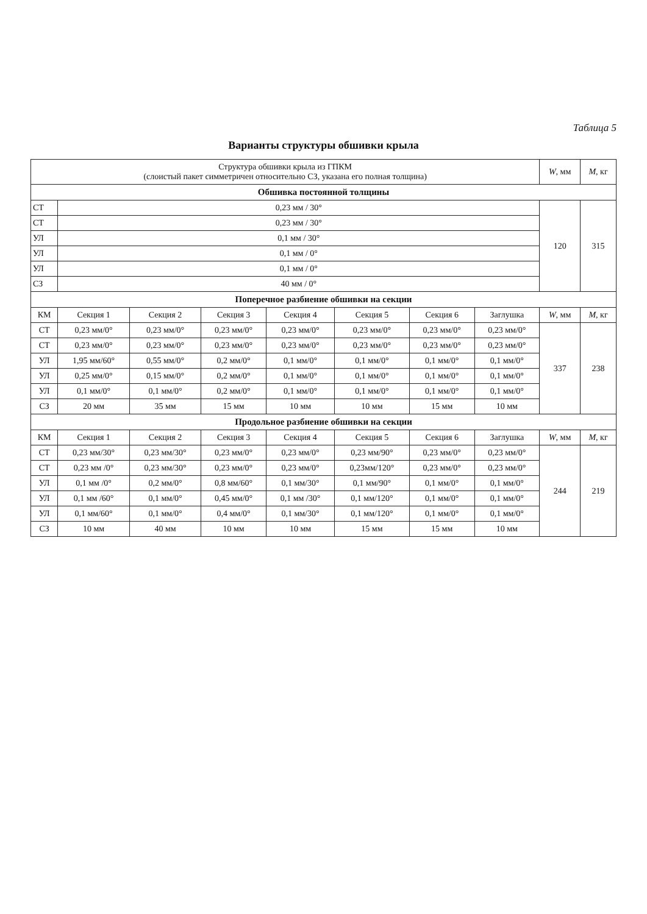Таблица 5
Варианты структуры обшивки крыла
| Структура обшивки крыла из ГПКМ (слоистый пакет симметричен относительно СЗ, указана его полная толщина) | | | | | | | | W , мм | M , кг |
| --- | --- | --- | --- | --- | --- | --- | --- | --- | --- |
| Обшивка постоянной толщины | | | | | | | | | |
| СТ | 0,23 мм / 30° | | | | | | | 120 | 315 |
| СТ | 0,23 мм / 30° | | | | | | | | |
| УЛ | 0,1 мм / 30° | | | | | | | | |
| УЛ | 0,1 мм / 0° | | | | | | | | |
| УЛ | 0,1 мм / 0° | | | | | | | | |
| СЗ | 40 мм / 0° | | | | | | | | |
| Поперечное разбиение обшивки на секции | | | | | | | | | |
| КМ | Секция 1 | Секция 2 | Секция 3 | Секция 4 | Секция 5 | Секция 6 | Заглушка | W , мм | M , кг |
| СТ | 0,23 мм/0° | 0,23 мм/0° | 0,23 мм/0° | 0,23 мм/0° | 0,23 мм/0° | 0,23 мм/0° | 0,23 мм/0° | 337 | 238 |
| СТ | 0,23 мм/0° | 0,23 мм/0° | 0,23 мм/0° | 0,23 мм/0° | 0,23 мм/0° | 0,23 мм/0° | 0,23 мм/0° | | |
| УЛ | 1,95 мм/60° | 0,55 мм/0° | 0,2 мм/0° | 0,1 мм/0° | 0,1 мм/0° | 0,1 мм/0° | 0,1 мм/0° | | |
| УЛ | 0,25 мм/0° | 0,15 мм/0° | 0,2 мм/0° | 0,1 мм/0° | 0,1 мм/0° | 0,1 мм/0° | 0,1 мм/0° | | |
| УЛ | 0,1 мм/0° | 0,1 мм/0° | 0,2 мм/0° | 0,1 мм/0° | 0,1 мм/0° | 0,1 мм/0° | 0,1 мм/0° | | |
| СЗ | 20 мм | 35 мм | 15 мм | 10 мм | 10 мм | 15 мм | 10 мм | | |
| Продольное разбиение обшивки на секции | | | | | | | | | |
| КМ | Секция 1 | Секция 2 | Секция 3 | Секция 4 | Секция 5 | Секция 6 | Заглушка | W , мм | M , кг |
| СТ | 0,23 мм/30° | 0,23 мм/30° | 0,23 мм/0° | 0,23 мм/0° | 0,23 мм/90° | 0,23 мм/0° | 0,23 мм/0° | 244 | 219 |
| СТ | 0,23 мм /0° | 0,23 мм/30° | 0,23 мм/0° | 0,23 мм/0° | 0,23мм/120° | 0,23 мм/0° | 0,23 мм/0° | | |
| УЛ | 0,1 мм /0° | 0,2 мм/0° | 0,8 мм/60° | 0,1 мм/30° | 0,1 мм/90° | 0,1 мм/0° | 0,1 мм/0° | | |
| УЛ | 0,1 мм /60° | 0,1 мм/0° | 0,45 мм/0° | 0,1 мм /30° | 0,1 мм/120° | 0,1 мм/0° | 0,1 мм/0° | | |
| УЛ | 0,1 мм/60° | 0,1 мм/0° | 0,4 мм/0° | 0,1 мм/30° | 0,1 мм/120° | 0,1 мм/0° | 0,1 мм/0° | | |
| СЗ | 10 мм | 40 мм | 10 мм | 10 мм | 15 мм | 15 мм | 10 мм | | |